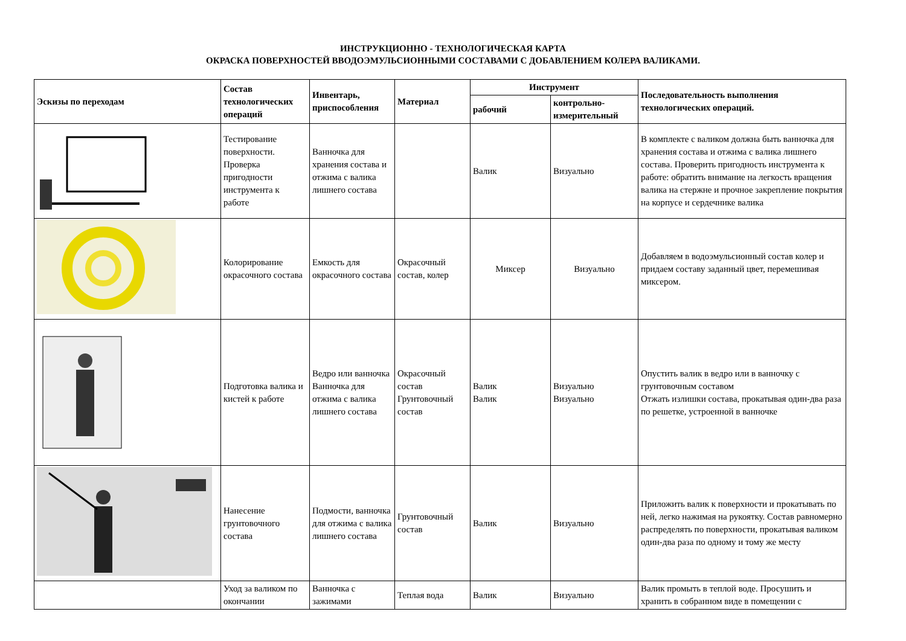ИНСТРУКЦИОННО - ТЕХНОЛОГИЧЕСКАЯ КАРТА
ОКРАСКА ПОВЕРХНОСТЕЙ ВВОДОЭМУЛЬСИОННЫМИ СОСТАВАМИ С ДОБАВЛЕНИЕМ КОЛЕРА ВАЛИКАМИ.
| Эскизы по переходам | Состав технологических операций | Инвентарь, приспособления | Материал | Инструмент | | Последовательность выполнения технологических операций. |
| --- | --- | --- | --- | --- | --- | --- |
| | | | | рабочий | контрольно-измерительный | |
| | Тестирование поверхности. Проверка пригодности инструмента к работе | Ванночка для хранения состава и отжима с валика лишнего состава | | Валик | Визуально | В комплекте с валиком должна быть ванночка для хранения состава и отжима с валика лишнего состава. Проверить пригодность инструмента к работе: обратить внимание на легкость вращения валика на стержне и прочное закрепление покрытия на корпусе и сердечнике валика |
| | Колорирование окрасочного состава | Емкость для окрасочного состава | Окрасочный состав, колер | Миксер | Визуально | Добавляем в водоэмульсионный состав колер и придаем составу заданный цвет, перемешивая миксером. |
| | Подготовка валика и кистей к работе | Ведро или ванночка Ванночка для отжима с валика лишнего состава | Окрасочный состав Грунтовочный состав | Валик Валик | Визуально Визуально | Опустить валик в ведро или в ванночку с грунтовочным составом Отжать излишки состава, прокатывая один-два раза по решетке, устроенной в ванночке |
| | Нанесение грунтовочного состава | Подмости, ванночка для отжима с валика лишнего состава | Грунтовочный состав | Валик | Визуально | Приложить валик к поверхности и прокатывать по ней, легко нажимая на рукоятку. Состав равномерно распределять по поверхности, прокатывая валиком один-два раза по одному и тому же месту |
| | Уход за валиком по окончании | Ванночка с зажимами | Теплая вода | Валик | Визуально | Валик промыть в теплой воде. Просушить и хранить в собранном виде в помещении с |